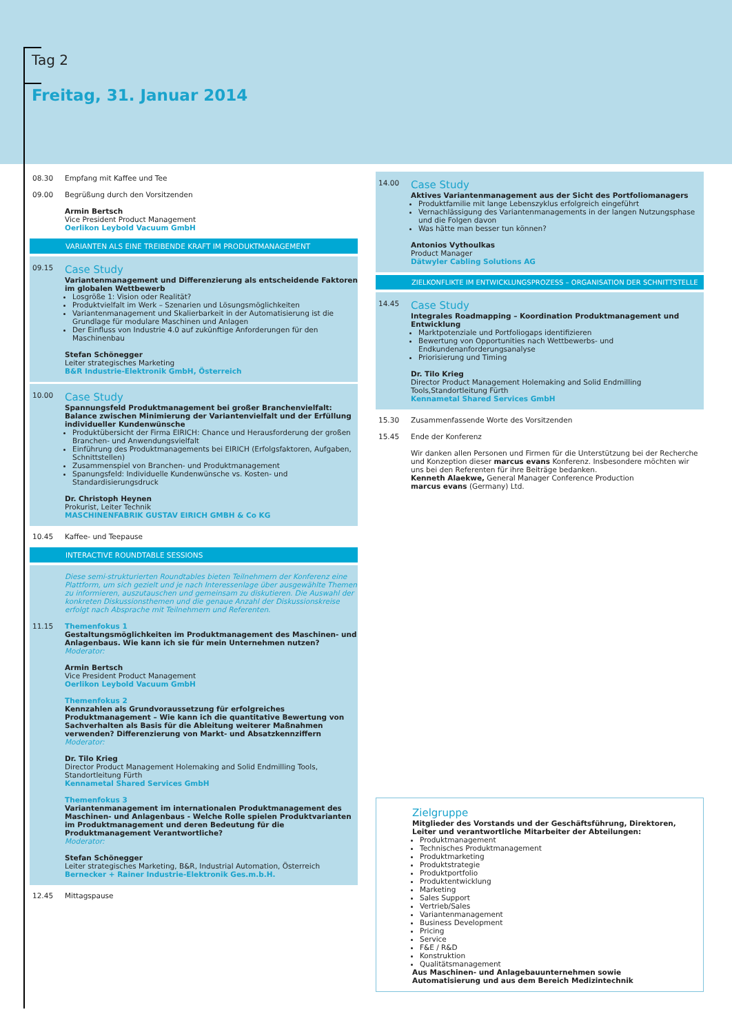Tag 2
Freitag, 31. Januar 2014
08.30 Empfang mit Kaffee und Tee
09.00 Begrüßung durch den Vorsitzenden
Armin Bertsch
Vice President Product Management
Oerlikon Leybold Vacuum GmbH
VARIANTEN ALS EINE TREIBENDE KRAFT IM PRODUKTMANAGEMENT
09.15
Case Study
Variantenmanagement und Differenzierung als entscheidende Faktoren im globalen Wettbewerb
Losgröße 1: Vision oder Realität?
Produktvielfalt im Werk – Szenarien und Lösungsmöglichkeiten
Variantenmanagement und Skalierbarkeit in der Automatisierung ist die Grundlage für modulare Maschinen und Anlagen
Der Einfluss von Industrie 4.0 auf zukünftige Anforderungen für den Maschinenbau
Stefan Schönegger
Leiter strategisches Marketing
B&R Industrie-Elektronik GmbH, Österreich
10.00
Case Study
Spannungsfeld Produktmanagement bei großer Branchenvielfalt: Balance zwischen Minimierung der Variantenvielfalt und der Erfüllung individueller Kundenwünsche
Produktübersicht der Firma EIRICH: Chance und Herausforderung der großen Branchen- und Anwendungsvielfalt
Einführung des Produktmanagements bei EIRICH (Erfolgsfaktoren, Aufgaben, Schnittstellen)
Zusammenspiel von Branchen- und Produktmanagement
Spanungsfeld: Individuelle Kundenwünsche vs. Kosten- und Standardisierungsdruck
Dr. Christoph Heynen
Prokurist, Leiter Technik
MASCHINENFABRIK GUSTAV EIRICH GMBH & Co KG
10.45 Kaffee- und Teepause
INTERACTIVE ROUNDTABLE SESSIONS
Diese semi-strukturierten Roundtables bieten Teilnehmern der Konferenz eine Plattform, um sich gezielt und je nach Interessenlage über ausgewählte Themen zu informieren, auszutauschen und gemeinsam zu diskutieren. Die Auswahl der konkreten Diskussionsthemen und die genaue Anzahl der Diskussionskreise erfolgt nach Absprache mit Teilnehmern und Referenten.
11.15 Themenfokus 1
Gestaltungsmöglichkeiten im Produktmanagement des Maschinen- und Anlagenbaus. Wie kann ich sie für mein Unternehmen nutzen?
Moderator:
Armin Bertsch
Vice President Product Management
Oerlikon Leybold Vacuum GmbH
Themenfokus 2
Kennzahlen als Grundvoraussetzung für erfolgreiches Produktmanagement – Wie kann ich die quantitative Bewertung von Sachverhalten als Basis für die Ableitung weiterer Maßnahmen verwenden? Differenzierung von Markt- und Absatzkennziffern
Moderator:
Dr. Tilo Krieg
Director Product Management Holemaking and Solid Endmilling Tools, Standortleitung Fürth
Kennametal Shared Services GmbH
Themenfokus 3
Variantenmanagement im internationalen Produktmanagement des Maschinen- und Anlagenbaus - Welche Rolle spielen Produktvarianten im Produktmanagement und deren Bedeutung für die Produktmanagement Verantwortliche?
Moderator:
Stefan Schönegger
Leiter strategisches Marketing, B&R, Industrial Automation, Österreich
Bernecker + Rainer Industrie-Elektronik Ges.m.b.H.
12.45 Mittagspause
14.00
Case Study
Aktives Variantenmanagement aus der Sicht des Portfoliomanagers
Produktfamilie mit lange Lebenszyklus erfolgreich eingeführt
Vernachlässigung des Variantenmanagements in der langen Nutzungsphase und die Folgen davon
Was hätte man besser tun können?
Antonios Vythoulkas
Product Manager
Dätwyler Cabling Solutions AG
ZIELKONFLIKTE IM ENTWICKLUNGSPROZESS – ORGANISATION DER SCHNITTSTELLE
14.45
Case Study
Integrales Roadmapping – Koordination Produktmanagement und Entwicklung
Marktpotenziale und Portfoliogaps identifizieren
Bewertung von Opportunities nach Wettbewerbs- und Endkundenanforderungsanalyse
Priorisierung und Timing
Dr. Tilo Krieg
Director Product Management Holemaking and Solid Endmilling Tools,Standortleitung Fürth
Kennametal Shared Services GmbH
15.30 Zusammenfassende Worte des Vorsitzenden
15.45 Ende der Konferenz
Wir danken allen Personen und Firmen für die Unterstützung bei der Recherche und Konzeption dieser marcus evans Konferenz. Insbesondere möchten wir uns bei den Referenten für ihre Beiträge bedanken.
Kenneth Alaekwe, General Manager Conference Production
marcus evans (Germany) Ltd.
Zielgruppe
Mitglieder des Vorstands und der Geschäftsführung, Direktoren, Leiter und verantwortliche Mitarbeiter der Abteilungen:
Produktmanagement
Technisches Produktmanagement
Produktmarketing
Produktstrategie
Produktportfolio
Produktentwicklung
Marketing
Sales Support
Vertrieb/Sales
Variantenmanagement
Business Development
Pricing
Service
F&E / R&D
Konstruktion
Qualitätsmanagement
Aus Maschinen- und Anlagebauunternehmen sowie Automatisierung und aus dem Bereich Medizintechnik